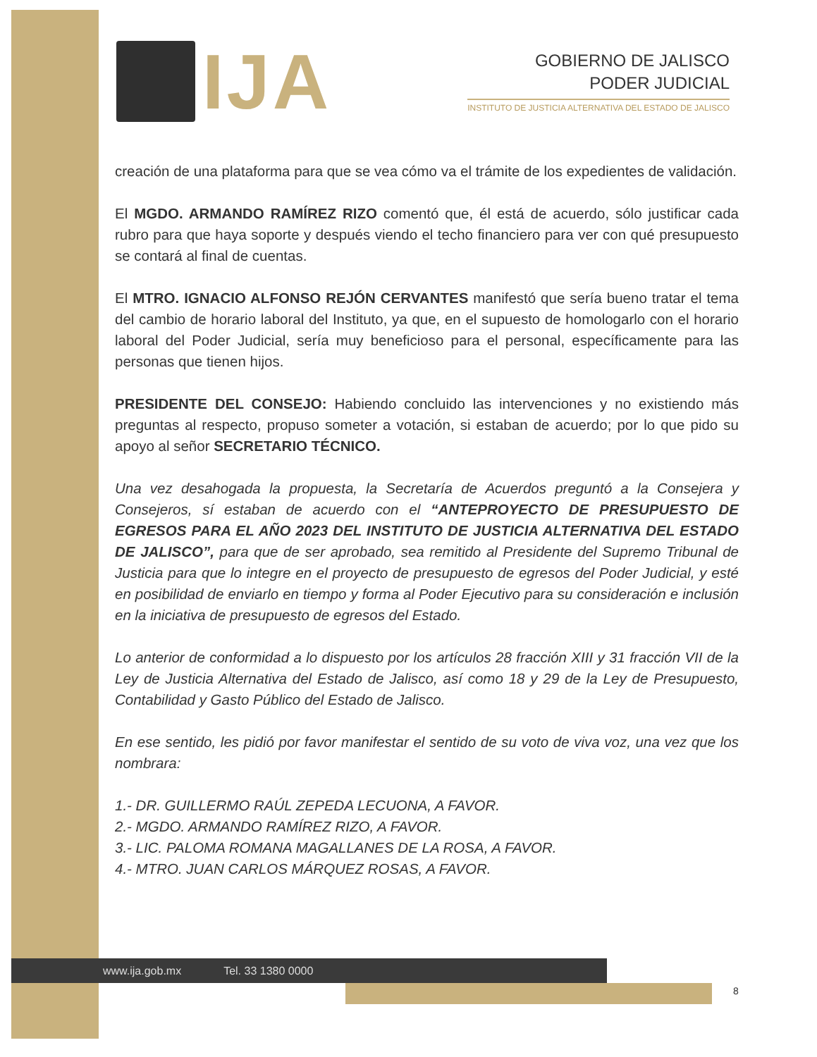IJA
GOBIERNO DE JALISCO
PODER JUDICIAL
INSTITUTO DE JUSTICIA ALTERNATIVA DEL ESTADO DE JALISCO
creación de una plataforma para que se vea cómo va el trámite de los expedientes de validación.
El MGDO. ARMANDO RAMÍREZ RIZO comentó que, él está de acuerdo, sólo justificar cada rubro para que haya soporte y después viendo el techo financiero para ver con qué presupuesto se contará al final de cuentas.
El MTRO. IGNACIO ALFONSO REJÓN CERVANTES manifestó que sería bueno tratar el tema del cambio de horario laboral del Instituto, ya que, en el supuesto de homologarlo con el horario laboral del Poder Judicial, sería muy beneficioso para el personal, específicamente para las personas que tienen hijos.
PRESIDENTE DEL CONSEJO: Habiendo concluido las intervenciones y no existiendo más preguntas al respecto, propuso someter a votación, si estaban de acuerdo; por lo que pido su apoyo al señor SECRETARIO TÉCNICO.
Una vez desahogada la propuesta, la Secretaría de Acuerdos preguntó a la Consejera y Consejeros, sí estaban de acuerdo con el “ANTEPROYECTO DE PRESUPUESTO DE EGRESOS PARA EL AÑO 2023 DEL INSTITUTO DE JUSTICIA ALTERNATIVA DEL ESTADO DE JALISCO”, para que de ser aprobado, sea remitido al Presidente del Supremo Tribunal de Justicia para que lo integre en el proyecto de presupuesto de egresos del Poder Judicial, y esté en posibilidad de enviarlo en tiempo y forma al Poder Ejecutivo para su consideración e inclusión en la iniciativa de presupuesto de egresos del Estado.
Lo anterior de conformidad a lo dispuesto por los artículos 28 fracción XIII y 31 fracción VII de la Ley de Justicia Alternativa del Estado de Jalisco, así como 18 y 29 de la Ley de Presupuesto, Contabilidad y Gasto Público del Estado de Jalisco.
En ese sentido, les pidió por favor manifestar el sentido de su voto de viva voz, una vez que los nombrara:
1.- DR. GUILLERMO RAÚL ZEPEDA LECUONA, A FAVOR.
2.- MGDO. ARMANDO RAMÍREZ RIZO, A FAVOR.
3.- LIC. PALOMA ROMANA MAGALLANES DE LA ROSA, A FAVOR.
4.- MTRO. JUAN CARLOS MÁRQUEZ ROSAS, A FAVOR.
www.ija.gob.mx Tel. 33 1380 0000
8